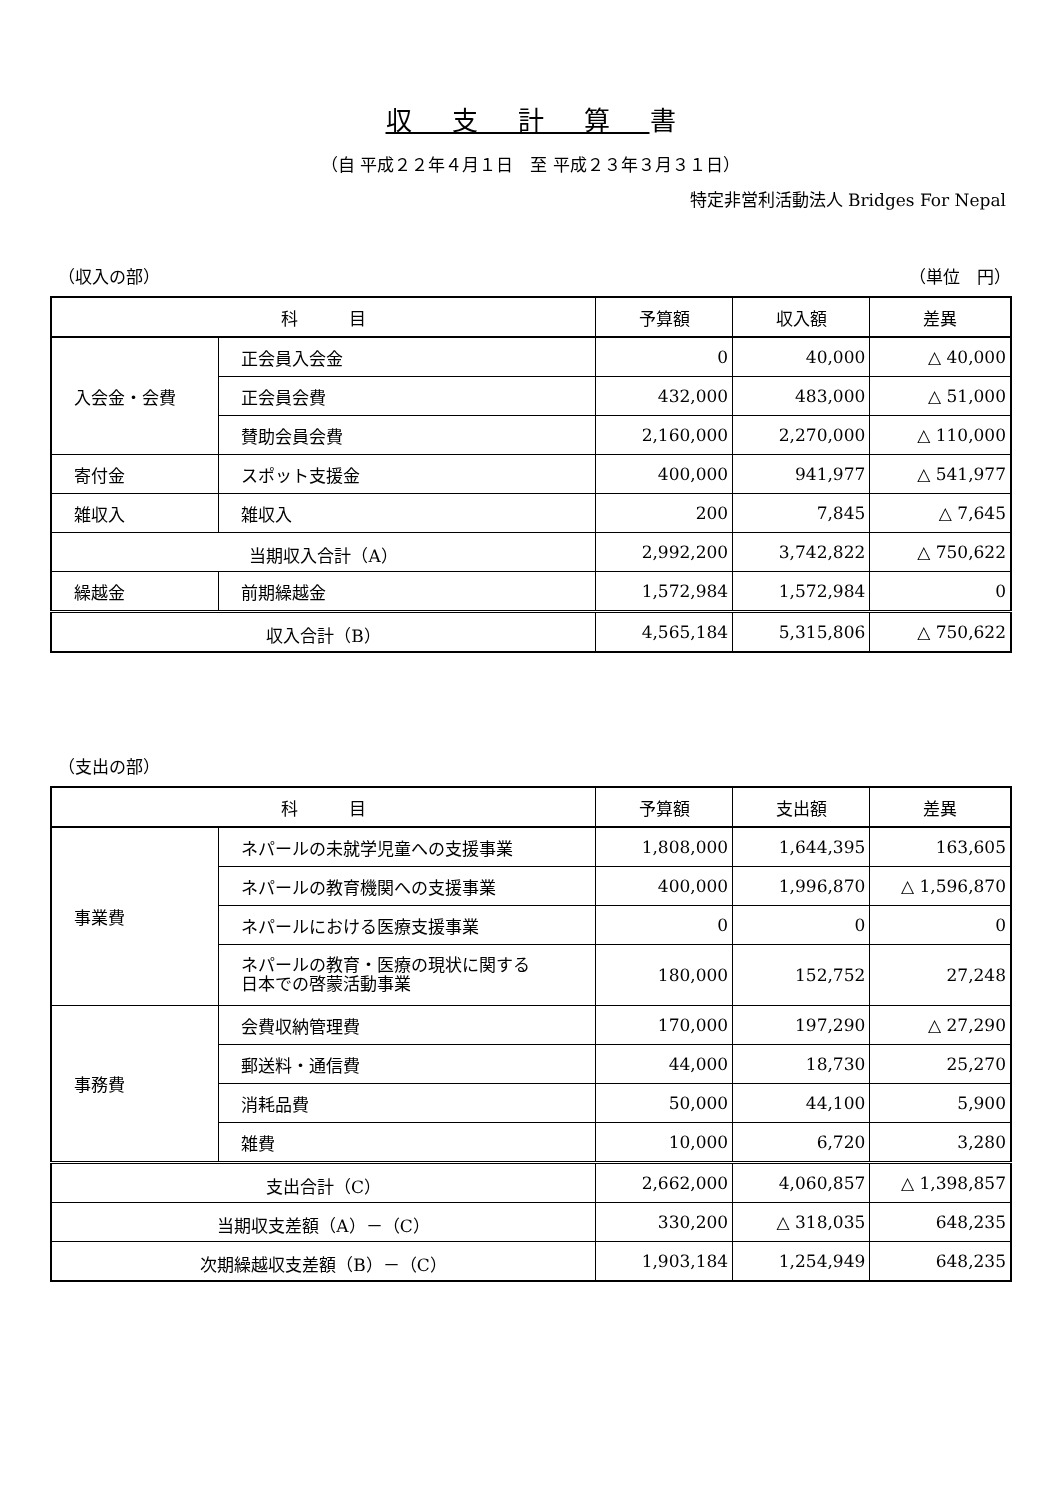収支計算書
（自 平成２２年４月１日　至 平成２３年３月３１日）
特定非営利活動法人 Bridges For Nepal
（収入の部） （単位　円）
| 科 目 | | 予算額 | 収入額 | 差異 |
| --- | --- | --- | --- | --- |
| 入会金・会費 | 正会員入会金 | 0 | 40,000 | △ 40,000 |
| | 正会員会費 | 432,000 | 483,000 | △ 51,000 |
| | 賛助会員会費 | 2,160,000 | 2,270,000 | △ 110,000 |
| 寄付金 | スポット支援金 | 400,000 | 941,977 | △ 541,977 |
| 雑収入 | 雑収入 | 200 | 7,845 | △ 7,645 |
| 当期収入合計（A） | | 2,992,200 | 3,742,822 | △ 750,622 |
| 繰越金 | 前期繰越金 | 1,572,984 | 1,572,984 | 0 |
| 収入合計（B） | | 4,565,184 | 5,315,806 | △ 750,622 |
（支出の部）
| 科 目 | | 予算額 | 支出額 | 差異 |
| --- | --- | --- | --- | --- |
| 事業費 | ネパールの未就学児童への支援事業 | 1,808,000 | 1,644,395 | 163,605 |
| | ネパールの教育機関への支援事業 | 400,000 | 1,996,870 | △ 1,596,870 |
| | ネパールにおける医療支援事業 | 0 | 0 | 0 |
| | ネパールの教育・医療の現状に関する 日本での啓蒙活動事業 | 180,000 | 152,752 | 27,248 |
| 事務費 | 会費収納管理費 | 170,000 | 197,290 | △ 27,290 |
| | 郵送料・通信費 | 44,000 | 18,730 | 25,270 |
| | 消耗品費 | 50,000 | 44,100 | 5,900 |
| | 雑費 | 10,000 | 6,720 | 3,280 |
| 支出合計（C） | | 2,662,000 | 4,060,857 | △ 1,398,857 |
| 当期収支差額（A）－（C） | | 330,200 | △ 318,035 | 648,235 |
| 次期繰越収支差額（B）－（C） | | 1,903,184 | 1,254,949 | 648,235 |